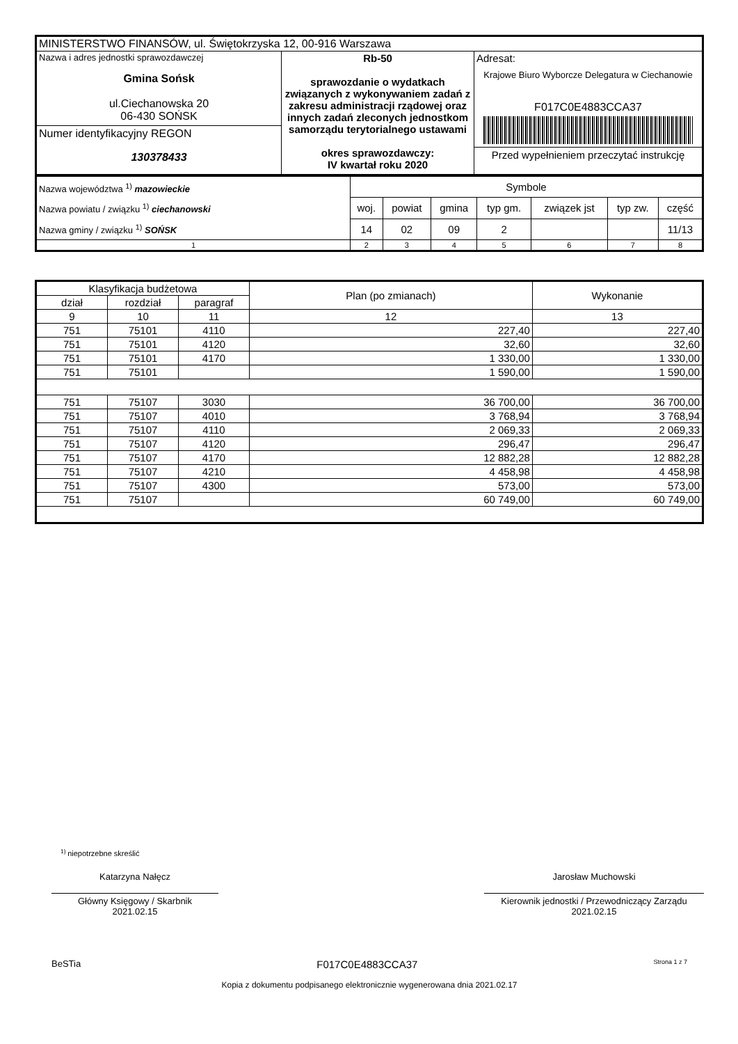| MINISTERSTWO FINANSÓW, ul. Świętokrzyska 12, 00-916 Warszawa | | |
| Nazwa i adres jednostki sprawozdawczej Gmina Sońsk ul.Ciechanowska 20 06-430 SOŃSK Numer identyfikacyjny REGON 130378433 | Rb-50 sprawozdanie o wydatkach związanych z wykonywaniem zadań z zakresu administracji rządowej oraz innych zadań zleconych jednostkom samorządu terytorialnego ustawami okres sprawozdawczy: IV kwartał roku 2020 | Adresat: Krajowe Biuro Wyborcze Delegatura w Ciechanowie F017C0E4883CCA37 Przed wypełnieniem przeczytać instrukcję |
| Nazwa województwa <sup>1)</sup> mazowieckie Nazwa powiatu / związku <sup>1)</sup> ciechanowski Nazwa gminy / związku <sup>1)</sup> SOŃSK | Symbole | | | | | | |
| | woj. | powiat | gmina | typ gm. | związek jst | typ zw. | część |
| | 14 | 02 | 09 | 2 | | | 11/13 |
| 1 | 2 | 3 | 4 | 5 | 6 | 7 | 8 |
| Klasyfikacja budżetowa | | | Plan (po zmianach) | Wykonanie |
| --- | --- | --- | --- | --- |
| dział | rozdział | paragraf | | |
| 9 | 10 | 11 | 12 | 13 |
| 751 | 75101 | 4110 | 227,40 | 227,40 |
| 751 | 75101 | 4120 | 32,60 | 32,60 |
| 751 | 75101 | 4170 | 1 330,00 | 1 330,00 |
| 751 | 75101 | | 1 590,00 | 1 590,00 |
| 751 | 75107 | 3030 | 36 700,00 | 36 700,00 |
| 751 | 75107 | 4010 | 3 768,94 | 3 768,94 |
| 751 | 75107 | 4110 | 2 069,33 | 2 069,33 |
| 751 | 75107 | 4120 | 296,47 | 296,47 |
| 751 | 75107 | 4170 | 12 882,28 | 12 882,28 |
| 751 | 75107 | 4210 | 4 458,98 | 4 458,98 |
| 751 | 75107 | 4300 | 573,00 | 573,00 |
| 751 | 75107 | | 60 749,00 | 60 749,00 |
<sup>1)</sup> niepotrzebne skreślić
Katarzyna Nałęcz
Główny Księgowy / Skarbnik
2021.02.15
Jarosław Muchowski
Kierownik jednostki / Przewodniczący Zarządu
2021.02.15
BeSTia F017C0E4883CCA37 Strona 1 z 7
Kopia z dokumentu podpisanego elektronicznie wygenerowana dnia 2021.02.17